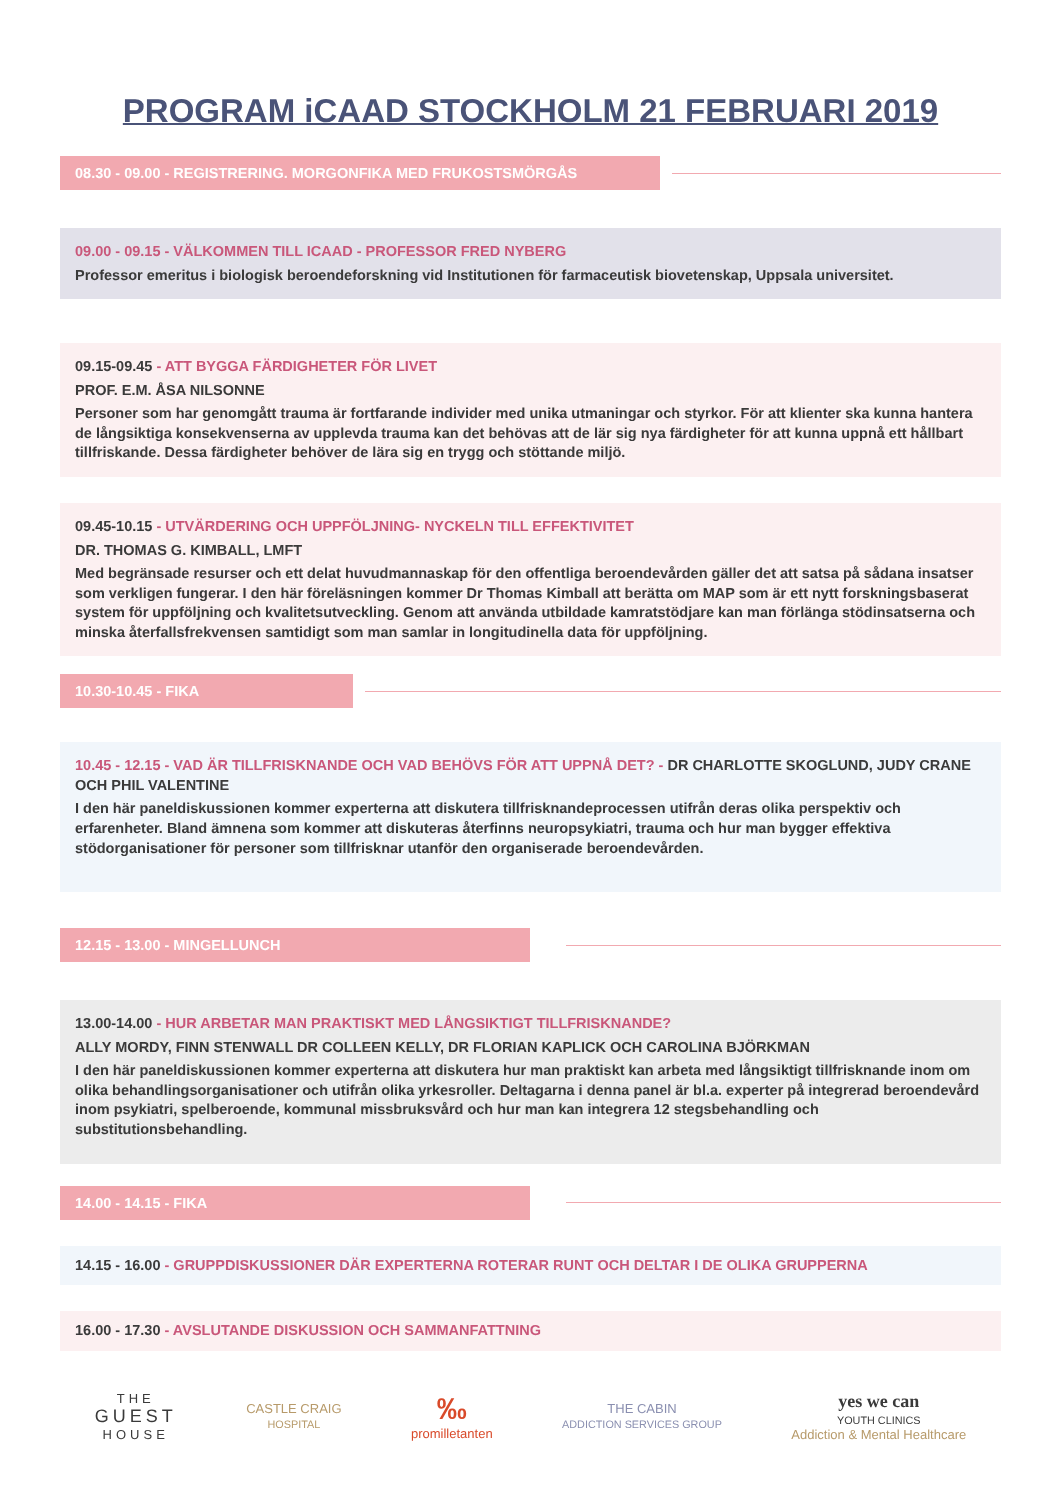PROGRAM iCAAD STOCKHOLM 21 FEBRUARI 2019
08.30 - 09.00 - REGISTRERING. MORGONFIKA MED FRUKOSTSMÖRGÅS
09.00 - 09.15 - VÄLKOMMEN TILL ICAAD - PROFESSOR FRED NYBERG
Professor emeritus i biologisk beroendeforskning vid Institutionen för farmaceutisk biovetenskap, Uppsala universitet.
09.15-09.45 - ATT BYGGA FÄRDIGHETER FÖR LIVET
PROF. E.M. ÅSA NILSONNE
Personer som har genomgått trauma är fortfarande individer med unika utmaningar och styrkor. För att klienter ska kunna hantera de långsiktiga konsekvenserna av upplevda trauma kan det behövas att de lär sig nya färdigheter för att kunna uppnå ett hållbart tillfriskande. Dessa färdigheter behöver de lära sig en trygg och stöttande miljö.
09.45-10.15 - UTVÄRDERING OCH UPPFÖLJNING- NYCKELN TILL EFFEKTIVITET
DR. THOMAS G. KIMBALL, LMFT
Med begränsade resurser och ett delat huvudmannaskap för den offentliga beroendevården gäller det att satsa på sådana insatser som verkligen fungerar. I den här föreläsningen kommer Dr Thomas Kimball att berätta om MAP som är ett nytt forskningsbaserat system för uppföljning och kvalitetsutveckling. Genom att använda utbildade kamratstödjare kan man förlänga stödinsatserna och minska återfallsfrekvensen samtidigt som man samlar in longitudinella data för uppföljning.
10.30-10.45 - FIKA
10.45 - 12.15 - VAD ÄR TILLFRISKNANDE OCH VAD BEHÖVS FÖR ATT UPPNÅ DET? - DR CHARLOTTE SKOGLUND, JUDY CRANE OCH PHIL VALENTINE
I den här paneldiskussionen kommer experterna att diskutera tillfrisknandeprocessen utifrån deras olika perspektiv och erfarenheter. Bland ämnena som kommer att diskuteras återfinns neuropsykiatri, trauma och hur man bygger effektiva stödorganisationer för personer som tillfrisknar utanför den organiserade beroendevården.
12.15 - 13.00 - MINGELLUNCH
13.00-14.00 - HUR ARBETAR MAN PRAKTISKT MED LÅNGSIKTIGT TILLFRISKNANDE?
ALLY MORDY, FINN STENWALL DR COLLEEN KELLY, DR FLORIAN KAPLICK OCH CAROLINA BJÖRKMAN
I den här paneldiskussionen kommer experterna att diskutera hur man praktiskt kan arbeta med långsiktigt tillfrisknande inom om olika behandlingsorganisationer och utifrån olika yrkesroller. Deltagarna i denna panel är bl.a. experter på integrerad beroendevård inom psykiatri, spelberoende, kommunal missbruksvård och hur man kan integrera 12 stegsbehandling och substitutionsbehandling.
14.00 - 14.15 - FIKA
14.15 - 16.00 - GRUPPDISKUSSIONER DÄR EXPERTERNA ROTERAR RUNT OCH DELTAR I DE OLIKA GRUPPERNA
16.00 - 17.30 - AVSLUTANDE DISKUSSION OCH SAMMANFATTNING
THE
GUEST
HOUSE
CASTLE CRAIG
HOSPITAL
‰
promilletanten
THE CABIN
ADDICTION SERVICES GROUP
yes we can
YOUTH CLINICS
Addiction & Mental Healthcare